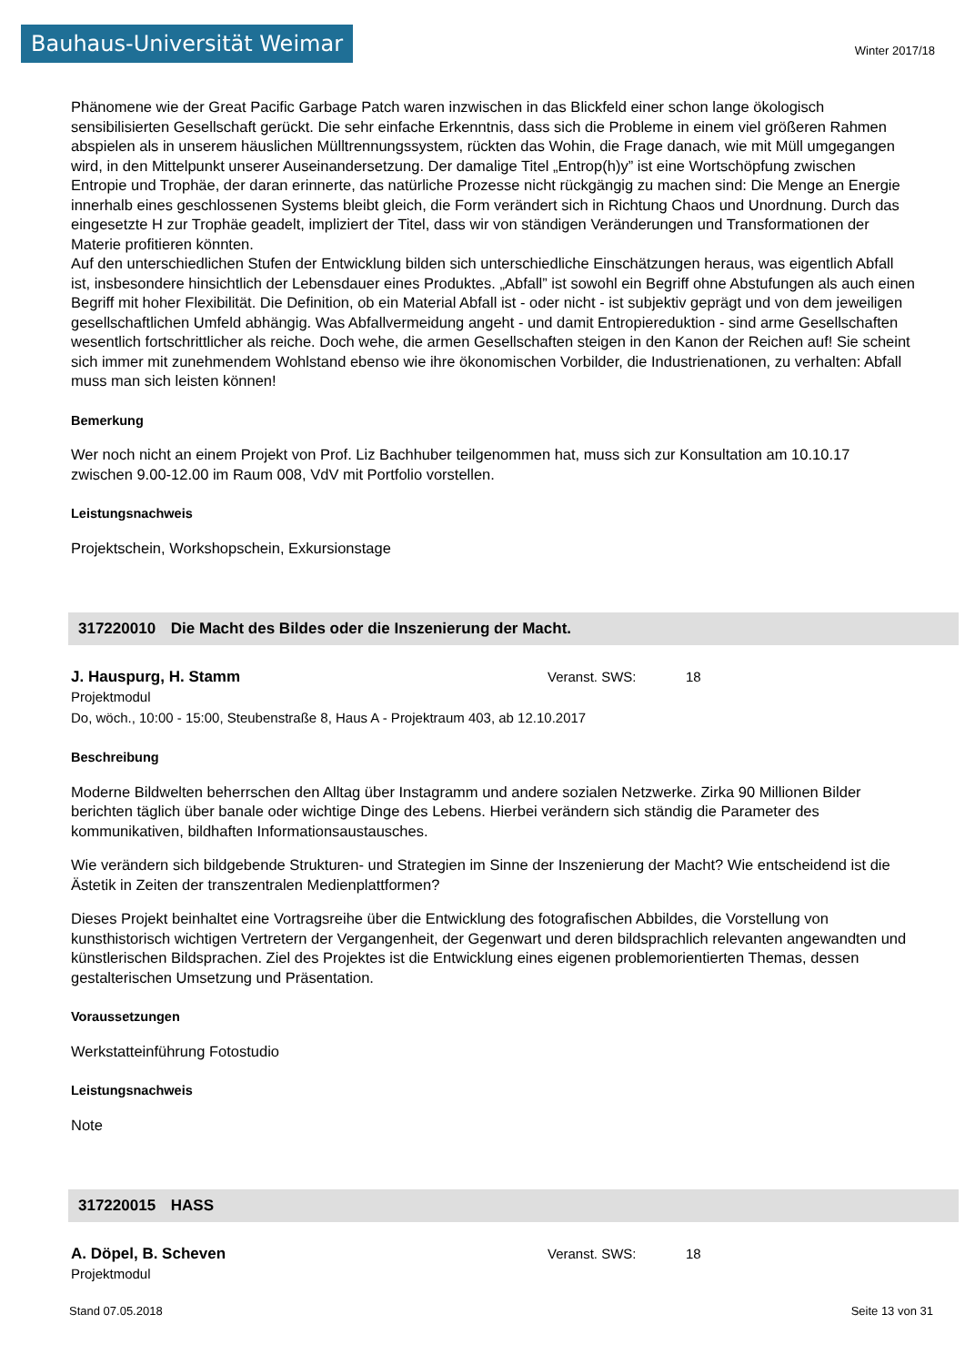Bauhaus-Universität Weimar
Winter 2017/18
Phänomene wie der Great Pacific Garbage Patch waren inzwischen in das Blickfeld einer schon lange ökologisch sensibilisierten Gesellschaft gerückt. Die sehr einfache Erkenntnis, dass sich die Probleme in einem viel größeren Rahmen abspielen als in unserem häuslichen Mülltrennungssystem, rückten das Wohin, die Frage danach, wie mit Müll umgegangen wird, in den Mittelpunkt unserer Auseinandersetzung. Der damalige Titel „Entrop(h)y” ist eine Wortschöpfung zwischen Entropie und Trophäe, der daran erinnerte, das natürliche Prozesse nicht rückgängig zu machen sind: Die Menge an Energie innerhalb eines geschlossenen Systems bleibt gleich, die Form verändert sich in Richtung Chaos und Unordnung. Durch das eingesetzte H zur Trophäe geadelt, impliziert der Titel, dass wir von ständigen Veränderungen und Transformationen der Materie profitieren könnten.
Auf den unterschiedlichen Stufen der Entwicklung bilden sich unterschiedliche Einschätzungen heraus, was eigentlich Abfall ist, insbesondere hinsichtlich der Lebensdauer eines Produktes. „Abfall” ist sowohl ein Begriff ohne Abstufungen als auch einen Begriff mit hoher Flexibilität. Die Definition, ob ein Material Abfall ist - oder nicht - ist subjektiv geprägt und von dem jeweiligen gesellschaftlichen Umfeld abhängig. Was Abfallvermeidung angeht - und damit Entropiereduktion - sind arme Gesellschaften wesentlich fortschrittlicher als reiche. Doch wehe, die armen Gesellschaften steigen in den Kanon der Reichen auf! Sie scheint sich immer mit zunehmendem Wohlstand ebenso wie ihre ökonomischen Vorbilder, die Industrienationen, zu verhalten: Abfall muss man sich leisten können!
Bemerkung
Wer noch nicht an einem Projekt von Prof. Liz Bachhuber teilgenommen hat, muss sich zur Konsultation am 10.10.17 zwischen 9.00-12.00 im Raum 008, VdV mit Portfolio vorstellen.
Leistungsnachweis
Projektschein, Workshopschein, Exkursionstage
317220010 Die Macht des Bildes oder die Inszenierung der Macht.
J. Hauspurg, H. Stamm Veranst. SWS: 18
Projektmodul
Do, wöch., 10:00 - 15:00, Steubenstraße 8, Haus A - Projektraum 403, ab 12.10.2017
Beschreibung
Moderne Bildwelten beherrschen den Alltag über Instagramm und andere sozialen Netzwerke. Zirka 90 Millionen Bilder berichten täglich über banale oder wichtige Dinge des Lebens. Hierbei verändern sich ständig die Parameter des kommunikativen, bildhaften Informationsaustausches.
Wie verändern sich bildgebende Strukturen- und Strategien im Sinne der Inszenierung der Macht? Wie entscheidend ist die Ästetik in Zeiten der transzentralen Medienplattformen?
Dieses Projekt beinhaltet eine Vortragsreihe über die Entwicklung des fotografischen Abbildes, die Vorstellung von kunsthistorisch wichtigen Vertretern der Vergangenheit, der Gegenwart und deren bildsprachlich relevanten angewandten und künstlerischen Bildsprachen. Ziel des Projektes ist die Entwicklung eines eigenen problemorientierten Themas, dessen gestalterischen Umsetzung und Präsentation.
Voraussetzungen
Werkstatteinführung Fotostudio
Leistungsnachweis
Note
317220015 HASS
A. Döpel, B. Scheven Veranst. SWS: 18
Projektmodul
Stand 07.05.2018 Seite 13 von 31